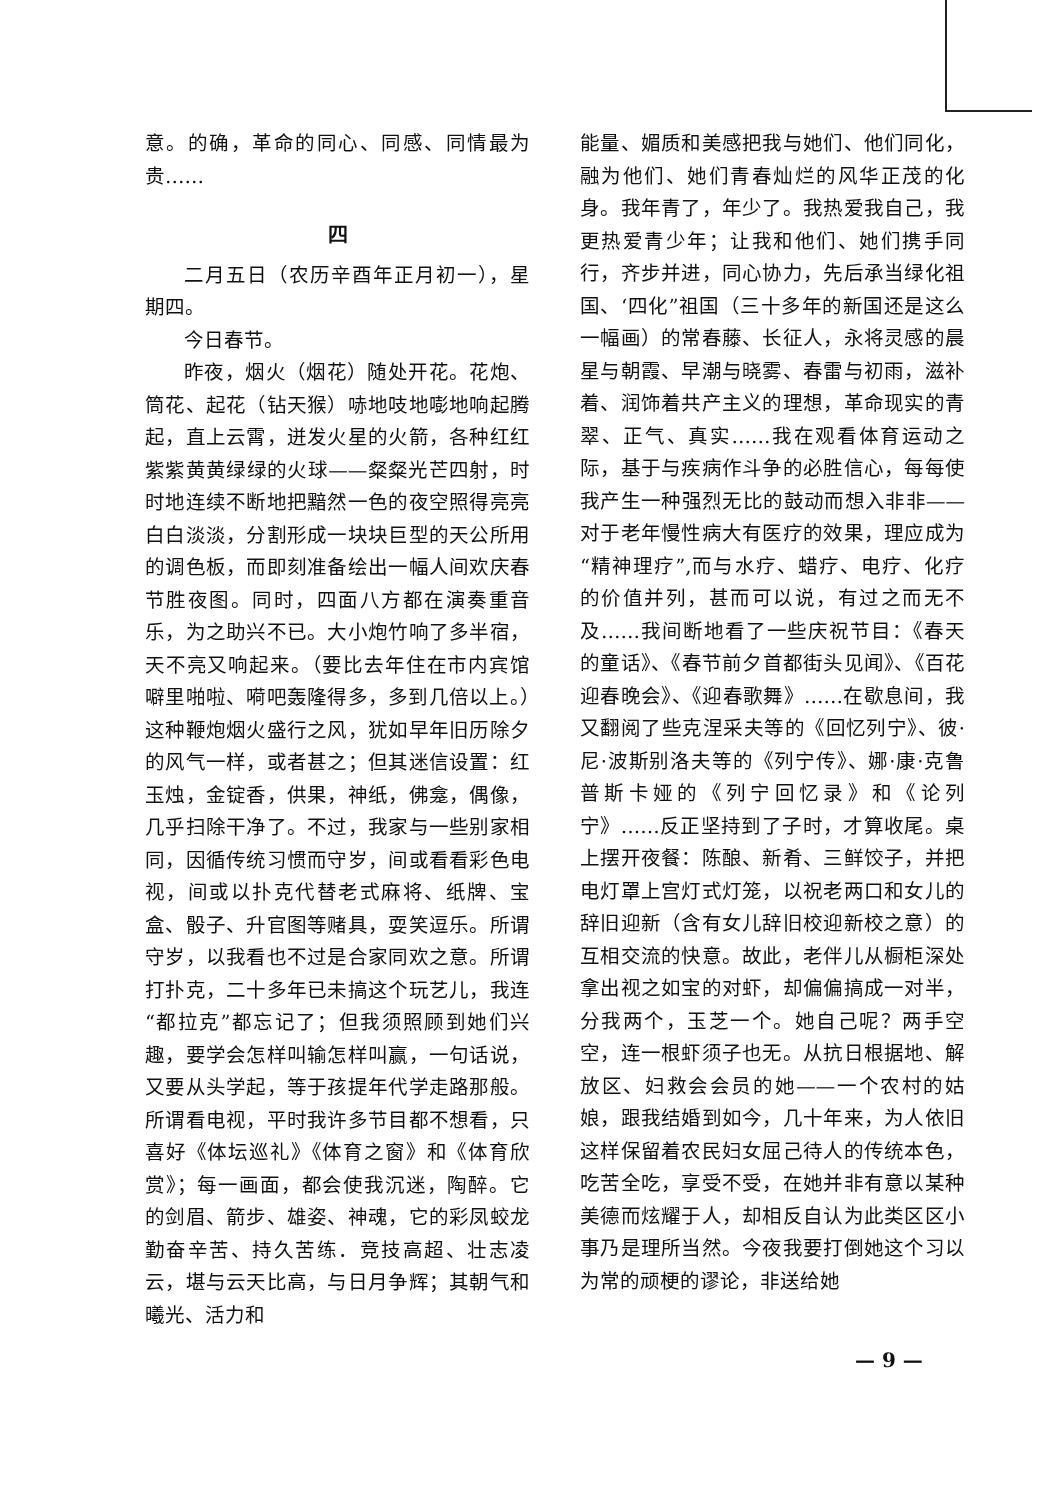意。的确，革命的同心、同感、同情最为贵……
四
二月五日（农历辛酉年正月初一），星期四。
今日春节。
昨夜，烟火（烟花）随处开花。花炮、筒花、起花（钻天猴）哧地吱地嘭地响起腾起，直上云霄，迸发火星的火箭，各种红红紫紫黄黄绿绿的火球——粲粲光芒四射，时时地连续不断地把黯然一色的夜空照得亮亮白白淡淡，分割形成一块块巨型的天公所用的调色板，而即刻准备绘出一幅人间欢庆春节胜夜图。同时，四面八方都在演奏重音乐，为之助兴不已。大小炮竹响了多半宿，天不亮又响起来。（要比去年住在市内宾馆噼里啪啦、嗬吧轰隆得多，多到几倍以上。）这种鞭炮烟火盛行之风，犹如早年旧历除夕的风气一样，或者甚之；但其迷信设置：红玉烛，金锭香，供果，神纸，佛龛，偶像，几乎扫除干净了。不过，我家与一些别家相同，因循传统习惯而守岁，间或看看彩色电视，间或以扑克代替老式麻将、纸牌、宝盒、骰子、升官图等赌具，耍笑逗乐。所谓守岁，以我看也不过是合家同欢之意。所谓打扑克，二十多年已未搞这个玩艺儿，我连“都拉克”都忘记了；但我须照顾到她们兴趣，要学会怎样叫输怎样叫赢，一句话说，又要从头学起，等于孩提年代学走路那般。所谓看电视，平时我许多节目都不想看，只喜好《体坛巡礼》《体育之窗》和《体育欣赏》；每一画面，都会使我沉迷，陶醉。它的剑眉、箭步、雄姿、神魂，它的彩凤蛟龙勤奋辛苦、持久苦练．竞技高超、壮志凌云，堪与云天比高，与日月争辉；其朝气和曦光、活力和
能量、媚质和美感把我与她们、他们同化，融为他们、她们青春灿烂的风华正茂的化身。我年青了，年少了。我热爱我自己，我更热爱青少年；让我和他们、她们携手同行，齐步并进，同心协力，先后承当绿化祖国、‘四化”祖国（三十多年的新国还是这么一幅画）的常春藤、长征人，永将灵感的晨星与朝霞、早潮与晓雾、春雷与初雨，滋补着、润饰着共产主义的理想，革命现实的青翠、正气、真实……我在观看体育运动之际，基于与疾病作斗争的必胜信心，每每使我产生一种强烈无比的鼓动而想入非非——对于老年慢性病大有医疗的效果，理应成为“精神理疗”,而与水疗、蜡疗、电疗、化疗的价值并列，甚而可以说，有过之而无不及……我间断地看了一些庆祝节目：《春天的童话》、《春节前夕首都街头见闻》、《百花迎春晚会》、《迎春歌舞》……在歇息间，我又翻阅了些克涅采夫等的《回忆列宁》、彼·尼·波斯别洛夫等的《列宁传》、娜·康·克鲁普斯卡娅的《列宁回忆录》和《论列宁》……反正坚持到了子时，才算收尾。桌上摆开夜餐：陈酿、新肴、三鲜饺子，并把电灯罩上宫灯式灯笼，以祝老两口和女儿的辞旧迎新（含有女儿辞旧校迎新校之意）的互相交流的快意。故此，老伴儿从橱柜深处拿出视之如宝的对虾，却偏偏搞成一对半，分我两个，玉芝一个。她自己呢？两手空空，连一根虾须子也无。从抗日根据地、解放区、妇救会会员的她——一个农村的姑娘，跟我结婚到如今，几十年来，为人依旧这样保留着农民妇女屈己待人的传统本色，吃苦全吃，享受不受，在她并非有意以某种美德而炫耀于人，却相反自认为此类区区小事乃是理所当然。今夜我要打倒她这个习以为常的顽梗的谬论，非送给她
— 9 —